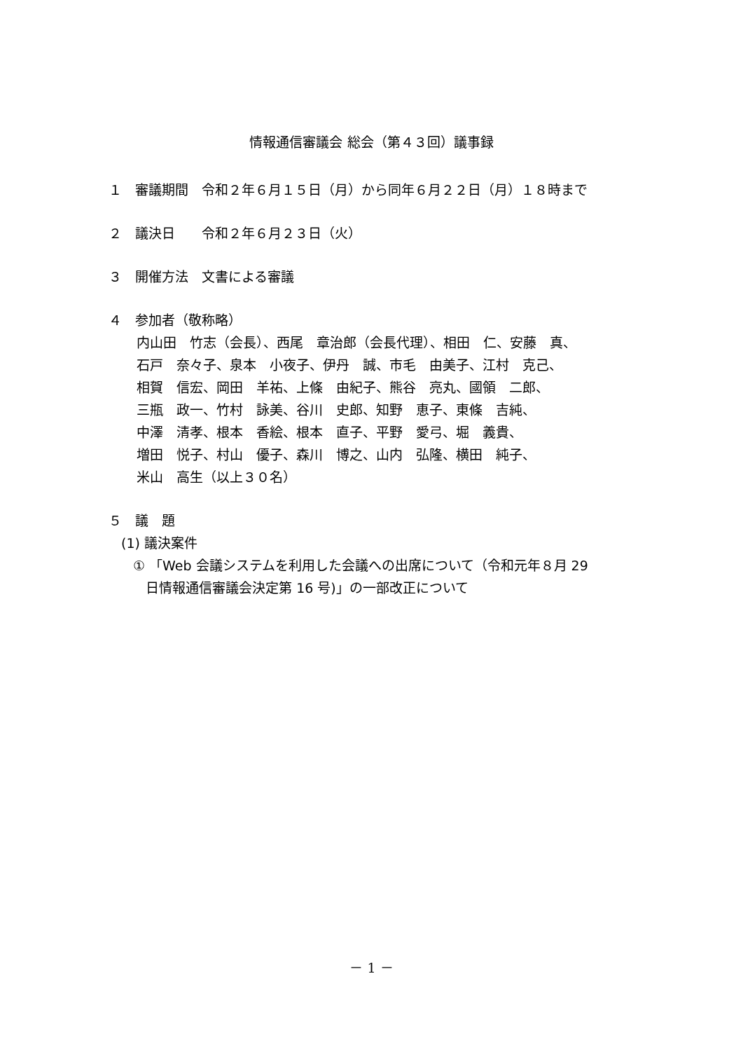情報通信審議会 総会（第４３回）議事録
１　審議期間　令和２年６月１５日（月）から同年６月２２日（月）１８時まで
２　議決日　　令和２年６月２３日（火）
３　開催方法　文書による審議
４　参加者（敬称略）
内山田　竹志（会長）、西尾　章治郎（会長代理）、相田　仁、安藤　真、
石戸　奈々子、泉本　小夜子、伊丹　誠、市毛　由美子、江村　克己、
相賀　信宏、岡田　羊祐、上條　由紀子、熊谷　亮丸、國領　二郎、
三瓶　政一、竹村　詠美、谷川　史郎、知野　恵子、東條　吉純、
中澤　清孝、根本　香絵、根本　直子、平野　愛弓、堀　義貴、
増田　悦子、村山　優子、森川　博之、山内　弘隆、横田　純子、
米山　高生（以上３０名）
５　議　題
(1) 議決案件
① 「Web 会議システムを利用した会議への出席について（令和元年８月 29
日情報通信審議会決定第 16 号)」の一部改正について
－ 1 －